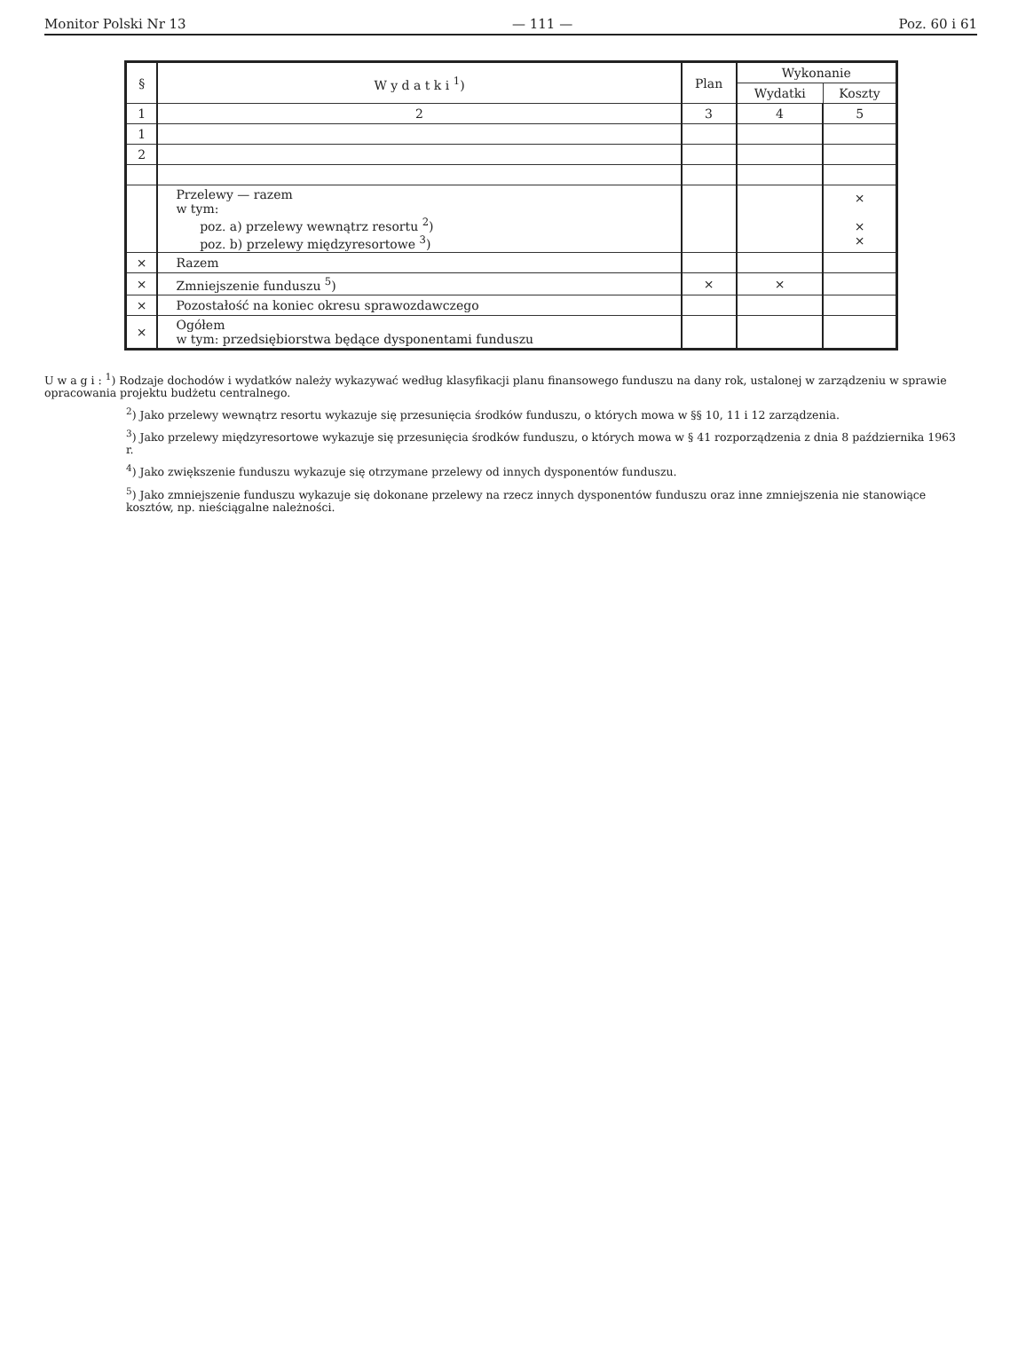Monitor Polski Nr 13 — 111 — Poz. 60 i 61
| § | W y d a t k i <sup>1</sup>) | Plan | Wykonanie | |
| --- | --- | --- | --- | --- |
| | | | Wydatki | Koszty |
| 1 | 2 | 3 | 4 | 5 |
| 1 | | | | |
| 2 | | | | |
| | Przelewy — razem w tym: poz. a) przelewy wewnątrz resortu <sup>2</sup>) poz. b) przelewy międzyresortowe <sup>3</sup>) | | | × × × |
| × | Razem | | | |
| × | Zmniejszenie funduszu <sup>5</sup>) | × | × | |
| × | Pozostałość na koniec okresu sprawozdawczego | | | |
| × | Ogółem w tym: przedsiębiorstwa będące dysponentami funduszu | | | |
U w a g i : <sup>1</sup>) Rodzaje dochodów i wydatków należy wykazywać według klasyfikacji planu finansowego funduszu na dany rok, ustalonej w zarządzeniu w sprawie opracowania projektu budżetu centralnego.
<sup>2</sup>) Jako przelewy wewnątrz resortu wykazuje się przesunięcia środków funduszu, o których mowa w §§ 10, 11 i 12 zarządzenia.
<sup>3</sup>) Jako przelewy międzyresortowe wykazuje się przesunięcia środków funduszu, o których mowa w § 41 rozporządzenia z dnia 8 października 1963 r.
<sup>4</sup>) Jako zwiększenie funduszu wykazuje się otrzymane przelewy od innych dysponentów funduszu.
<sup>5</sup>) Jako zmniejszenie funduszu wykazuje się dokonane przelewy na rzecz innych dysponentów funduszu oraz inne zmniejszenia nie stanowiące kosztów, np. nieściągalne należności.